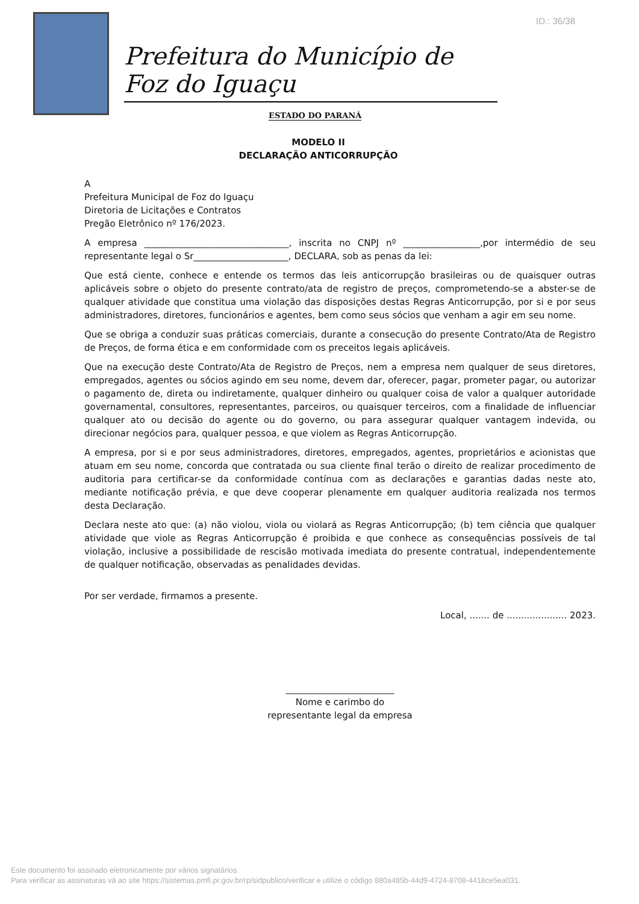ID.: 36/38
Prefeitura do Município de Foz do Iguaçu
ESTADO DO PARANÁ
MODELO II
DECLARAÇÃO ANTICORRUPÇÃO
A
Prefeitura Municipal de Foz do Iguaçu
Diretoria de Licitações e Contratos
Pregão Eletrônico nº 176/2023.
A empresa ________________________________, inscrita no CNPJ nº _________________,por intermédio de seu representante legal o Sr_____________________, DECLARA, sob as penas da lei:
Que está ciente, conhece e entende os termos das leis anticorrupção brasileiras ou de quaisquer outras aplicáveis sobre o objeto do presente contrato/ata de registro de preços, comprometendo-se a abster-se de qualquer atividade que constitua uma violação das disposições destas Regras Anticorrupção, por si e por seus administradores, diretores, funcionários e agentes, bem como seus sócios que venham a agir em seu nome.
Que se obriga a conduzir suas práticas comerciais, durante a consecução do presente Contrato/Ata de Registro de Preços, de forma ética e em conformidade com os preceitos legais aplicáveis.
Que na execução deste Contrato/Ata de Registro de Preços, nem a empresa nem qualquer de seus diretores, empregados, agentes ou sócios agindo em seu nome, devem dar, oferecer, pagar, prometer pagar, ou autorizar o pagamento de, direta ou indiretamente, qualquer dinheiro ou qualquer coisa de valor a qualquer autoridade governamental, consultores, representantes, parceiros, ou quaisquer terceiros, com a finalidade de influenciar qualquer ato ou decisão do agente ou do governo, ou para assegurar qualquer vantagem indevida, ou direcionar negócios para, qualquer pessoa, e que violem as Regras Anticorrupção.
A empresa, por si e por seus administradores, diretores, empregados, agentes, proprietários e acionistas que atuam em seu nome, concorda que contratada ou sua cliente final terão o direito de realizar procedimento de auditoria para certificar-se da conformidade contínua com as declarações e garantias dadas neste ato, mediante notificação prévia, e que deve cooperar plenamente em qualquer auditoria realizada nos termos desta Declaração.
Declara neste ato que: (a) não violou, viola ou violará as Regras Anticorrupção; (b) tem ciência que qualquer atividade que viole as Regras Anticorrupção é proibida e que conhece as consequências possíveis de tal violação, inclusive a possibilidade de rescisão motivada imediata do presente contratual, independentemente de qualquer notificação, observadas as penalidades devidas.
Por ser verdade, firmamos a presente.
Local, ....... de ..................... 2023.
________________________
Nome e carimbo do
representante legal da empresa
Este documento foi assinado eletronicamente por vários signatários.
Para verificar as assinaturas vá ao site https://sistemas.pmfi.pr.gov.br/rp/sidpublico/verificar e utilize o código 880a485b-44d9-4724-8708-4418ce5ea031.